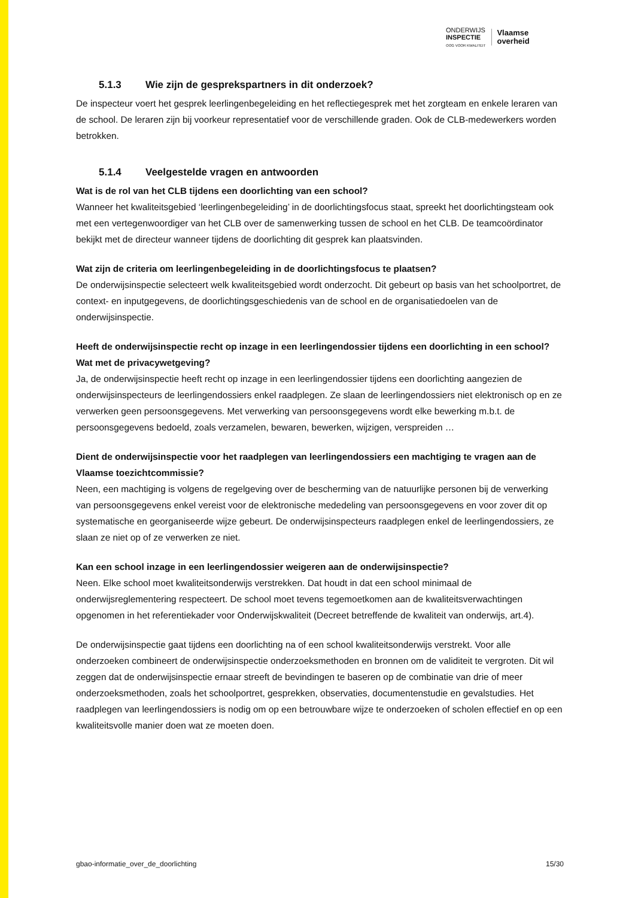ONDERWIJS
INSPECTIE
OOG VOOR KWALITEIT
Vlaamse
overheid
5.1.3 Wie zijn de gesprekspartners in dit onderzoek?
De inspecteur voert het gesprek leerlingenbegeleiding en het reflectiegesprek met het zorgteam en enkele leraren van de school. De leraren zijn bij voorkeur representatief voor de verschillende graden. Ook de CLB-medewerkers worden betrokken.
5.1.4 Veelgestelde vragen en antwoorden
Wat is de rol van het CLB tijdens een doorlichting van een school?
Wanneer het kwaliteitsgebied ‘leerlingenbegeleiding’ in de doorlichtingsfocus staat, spreekt het doorlichtingsteam ook met een vertegenwoordiger van het CLB over de samenwerking tussen de school en het CLB. De teamcoördinator bekijkt met de directeur wanneer tijdens de doorlichting dit gesprek kan plaatsvinden.
Wat zijn de criteria om leerlingenbegeleiding in de doorlichtingsfocus te plaatsen?
De onderwijsinspectie selecteert welk kwaliteitsgebied wordt onderzocht. Dit gebeurt op basis van het schoolportret, de context- en inputgegevens, de doorlichtingsgeschiedenis van de school en de organisatiedoelen van de onderwijsinspectie.
Heeft de onderwijsinspectie recht op inzage in een leerlingendossier tijdens een doorlichting in een school? Wat met de privacywetgeving?
Ja, de onderwijsinspectie heeft recht op inzage in een leerlingendossier tijdens een doorlichting aangezien de onderwijsinspecteurs de leerlingendossiers enkel raadplegen. Ze slaan de leerlingendossiers niet elektronisch op en ze verwerken geen persoonsgegevens. Met verwerking van persoonsgegevens wordt elke bewerking m.b.t. de persoonsgegevens bedoeld, zoals verzamelen, bewaren, bewerken, wijzigen, verspreiden …
Dient de onderwijsinspectie voor het raadplegen van leerlingendossiers een machtiging te vragen aan de Vlaamse toezichtcommissie?
Neen, een machtiging is volgens de regelgeving over de bescherming van de natuurlijke personen bij de verwerking van persoonsgegevens enkel vereist voor de elektronische mededeling van persoonsgegevens en voor zover dit op systematische en georganiseerde wijze gebeurt. De onderwijsinspecteurs raadplegen enkel de leerlingendossiers, ze slaan ze niet op of ze verwerken ze niet.
Kan een school inzage in een leerlingendossier weigeren aan de onderwijsinspectie?
Neen. Elke school moet kwaliteitsonderwijs verstrekken. Dat houdt in dat een school minimaal de onderwijsreglementering respecteert. De school moet tevens tegemoetkomen aan de kwaliteitsverwachtingen opgenomen in het referentiekader voor Onderwijskwaliteit (Decreet betreffende de kwaliteit van onderwijs, art.4).
De onderwijsinspectie gaat tijdens een doorlichting na of een school kwaliteitsonderwijs verstrekt. Voor alle onderzoeken combineert de onderwijsinspectie onderzoeksmethoden en bronnen om de validiteit te vergroten. Dit wil zeggen dat de onderwijsinspectie ernaar streeft de bevindingen te baseren op de combinatie van drie of meer onderzoeksmethoden, zoals het schoolportret, gesprekken, observaties, documentenstudie en gevalstudies. Het raadplegen van leerlingendossiers is nodig om op een betrouwbare wijze te onderzoeken of scholen effectief en op een kwaliteitsvolle manier doen wat ze moeten doen.
gbao-informatie_over_de_doorlichting 15/30